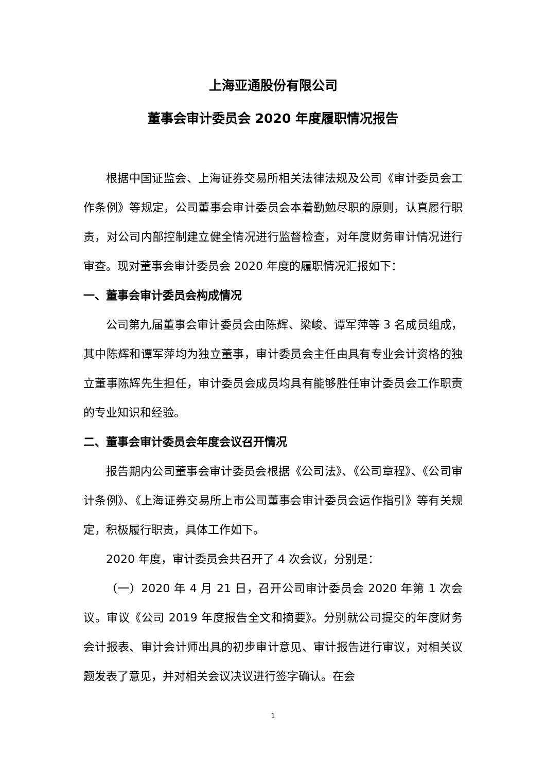上海亚通股份有限公司
董事会审计委员会 2020 年度履职情况报告
根据中国证监会、上海证券交易所相关法律法规及公司《审计委员会工作条例》等规定，公司董事会审计委员会本着勤勉尽职的原则，认真履行职责，对公司内部控制建立健全情况进行监督检查，对年度财务审计情况进行审查。现对董事会审计委员会 2020 年度的履职情况汇报如下：
一、董事会审计委员会构成情况
公司第九届董事会审计委员会由陈辉、梁峻、谭军萍等 3 名成员组成，其中陈辉和谭军萍均为独立董事，审计委员会主任由具有专业会计资格的独立董事陈辉先生担任，审计委员会成员均具有能够胜任审计委员会工作职责的专业知识和经验。
二、董事会审计委员会年度会议召开情况
报告期内公司董事会审计委员会根据《公司法》、《公司章程》、《公司审计条例》、《上海证券交易所上市公司董事会审计委员会运作指引》等有关规定，积极履行职责，具体工作如下。
2020 年度，审计委员会共召开了 4 次会议，分别是：
（一）2020 年 4 月 21 日，召开公司审计委员会 2020 年第 1 次会议。审议《公司 2019 年度报告全文和摘要》。分别就公司提交的年度财务会计报表、审计会计师出具的初步审计意见、审计报告进行审议，对相关议题发表了意见，并对相关会议决议进行签字确认。在会
1